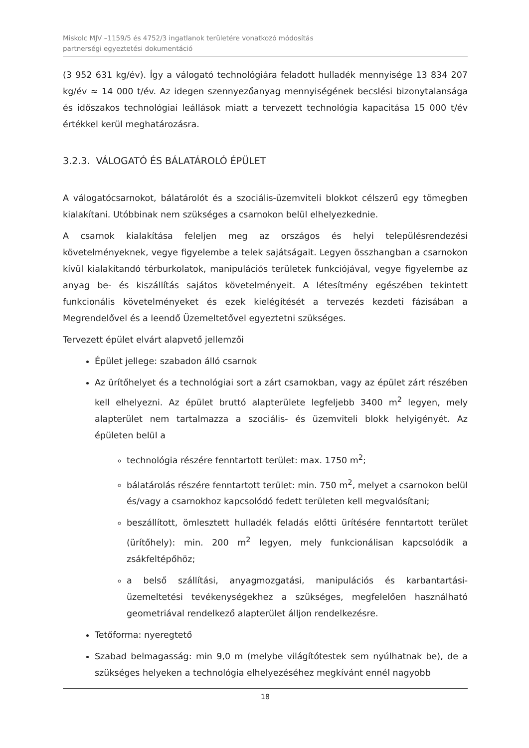Miskolc MJV –1159/5 és 4752/3 ingatlanok területére vonatkozó módosítás
partnerségi egyeztetési dokumentáció
(3 952 631 kg/év). Így a válogató technológiára feladott hulladék mennyisége 13 834 207 kg/év ≈ 14 000 t/év. Az idegen szennyezőanyag mennyiségének becslési bizonytalansága és időszakos technológiai leállások miatt a tervezett technológia kapacitása 15 000 t/év értékkel kerül meghatározásra.
3.2.3. VÁLOGATÓ ÉS BÁLATÁROLÓ ÉPÜLET
A válogatócsarnokot, bálatárolót és a szociális-üzemviteli blokkot célszerű egy tömegben kialakítani. Utóbbinak nem szükséges a csarnokon belül elhelyezkednie.
A csarnok kialakítása feleljen meg az országos és helyi településrendezési követelményeknek, vegye figyelembe a telek sajátságait. Legyen összhangban a csarnokon kívül kialakítandó térburkolatok, manipulációs területek funkciójával, vegye figyelembe az anyag be- és kiszállítás sajátos követelményeit. A létesítmény egészében tekintett funkcionális követelményeket és ezek kielégítését a tervezés kezdeti fázisában a Megrendelővel és a leendő Üzemeltetővel egyeztetni szükséges.
Tervezett épület elvárt alapvető jellemzői
Épület jellege: szabadon álló csarnok
Az ürítőhelyet és a technológiai sort a zárt csarnokban, vagy az épület zárt részében kell elhelyezni. Az épület bruttó alapterülete legfeljebb 3400 m<sup>2</sup> legyen, mely alapterület nem tartalmazza a szociális- és üzemviteli blokk helyigényét. Az épületen belül a
technológia részére fenntartott terület: max. 1750 m<sup>2</sup>;
bálatárolás részére fenntartott terület: min. 750 m<sup>2</sup>, melyet a csarnokon belül és/vagy a csarnokhoz kapcsolódó fedett területen kell megvalósítani;
beszállított, ömlesztett hulladék feladás előtti ürítésére fenntartott terület (ürítőhely): min. 200 m<sup>2</sup> legyen, mely funkcionálisan kapcsolódik a zsákfeltépőhöz;
a belső szállítási, anyagmozgatási, manipulációs és karbantartási-üzemeltetési tevékenységekhez a szükséges, megfelelően használható geometriával rendelkező alapterület álljon rendelkezésre.
Tetőforma: nyeregtető
Szabad belmagasság: min 9,0 m (melybe világítótestek sem nyúlhatnak be), de a szükséges helyeken a technológia elhelyezéséhez megkívánt ennél nagyobb
18